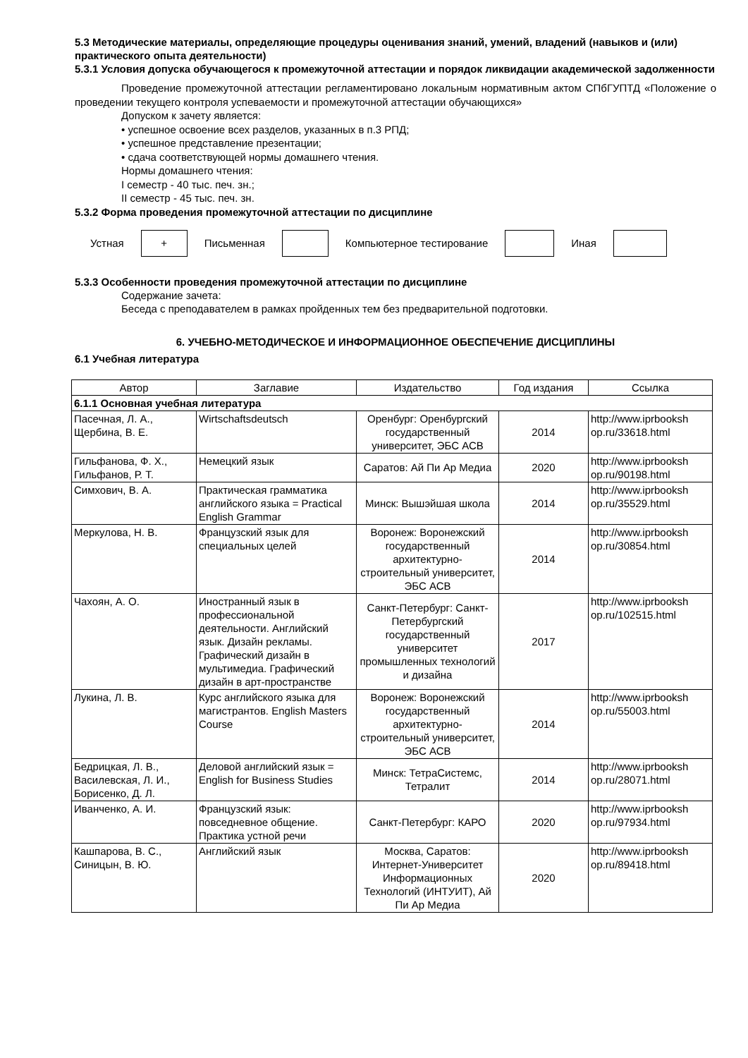5.3 Методические материалы, определяющие процедуры оценивания знаний, умений, владений (навыков и (или) практического опыта деятельности)
5.3.1 Условия допуска обучающегося к промежуточной аттестации и порядок ликвидации академической задолженности
Проведение промежуточной аттестации регламентировано локальным нормативным актом СПбГУПТД «Положение о проведении текущего контроля успеваемости и промежуточной аттестации обучающихся»
Допуском к зачету является:
• успешное освоение всех разделов, указанных в п.3 РПД;
• успешное представление презентации;
• сдача соответствующей нормы домашнего чтения.
Нормы домашнего чтения:
I семестр - 40 тыс. печ. зн.;
II семестр - 45 тыс. печ. зн.
5.3.2 Форма проведения промежуточной аттестации по дисциплине
Устная
+
Письменная Компьютерное тестирование Иная
5.3.3 Особенности проведения промежуточной аттестации по дисциплине
Содержание зачета:
Беседа с преподавателем в рамках пройденных тем без предварительной подготовки.
6. УЧЕБНО-МЕТОДИЧЕСКОЕ И ИНФОРМАЦИОННОЕ ОБЕСПЕЧЕНИЕ ДИСЦИПЛИНЫ
6.1 Учебная литература
| Автор | Заглавие | Издательство | Год издания | Ссылка |
| --- | --- | --- | --- | --- |
| 6.1.1 Основная учебная литература | | | | |
| Пасечная, Л. А., Щербина, В. Е. | Wirtschaftsdeutsch | Оренбург: Оренбургский государственный университет, ЭБС АСВ | 2014 | http://www.iprbooksh op.ru/33618.html |
| Гильфанова, Ф. Х., Гильфанов, Р. Т. | Немецкий язык | Саратов: Ай Пи Ар Медиа | 2020 | http://www.iprbooksh op.ru/90198.html |
| Симхович, В. А. | Практическая грамматика английского языка = Practical English Grammar | Минск: Вышэйшая школа | 2014 | http://www.iprbooksh op.ru/35529.html |
| Меркулова, Н. В. | Французский язык для специальных целей | Воронеж: Воронежский государственный архитектурно-строительный университет, ЭБС АСВ | 2014 | http://www.iprbooksh op.ru/30854.html |
| Чахоян, А. О. | Иностранный язык в профессиональной деятельности. Английский язык. Дизайн рекламы. Графический дизайн в мультимедиа. Графический дизайн в арт-пространстве | Санкт-Петербург: Санкт-Петербургский государственный университет промышленных технологий и дизайна | 2017 | http://www.iprbooksh op.ru/102515.html |
| Лукина, Л. В. | Курс английского языка для магистрантов. English Masters Course | Воронеж: Воронежский государственный архитектурно-строительный университет, ЭБС АСВ | 2014 | http://www.iprbooksh op.ru/55003.html |
| Бедрицкая, Л. В., Василевская, Л. И., Борисенко, Д. Л. | Деловой английский язык = English for Business Studies | Минск: ТетраСистемс, Тетралит | 2014 | http://www.iprbooksh op.ru/28071.html |
| Иванченко, А. И. | Французский язык: повседневное общение. Практика устной речи | Санкт-Петербург: КАРО | 2020 | http://www.iprbooksh op.ru/97934.html |
| Кашпарова, В. С., Синицын, В. Ю. | Английский язык | Москва, Саратов: Интернет-Университет Информационных Технологий (ИНТУИТ), Ай Пи Ар Медиа | 2020 | http://www.iprbooksh op.ru/89418.html |